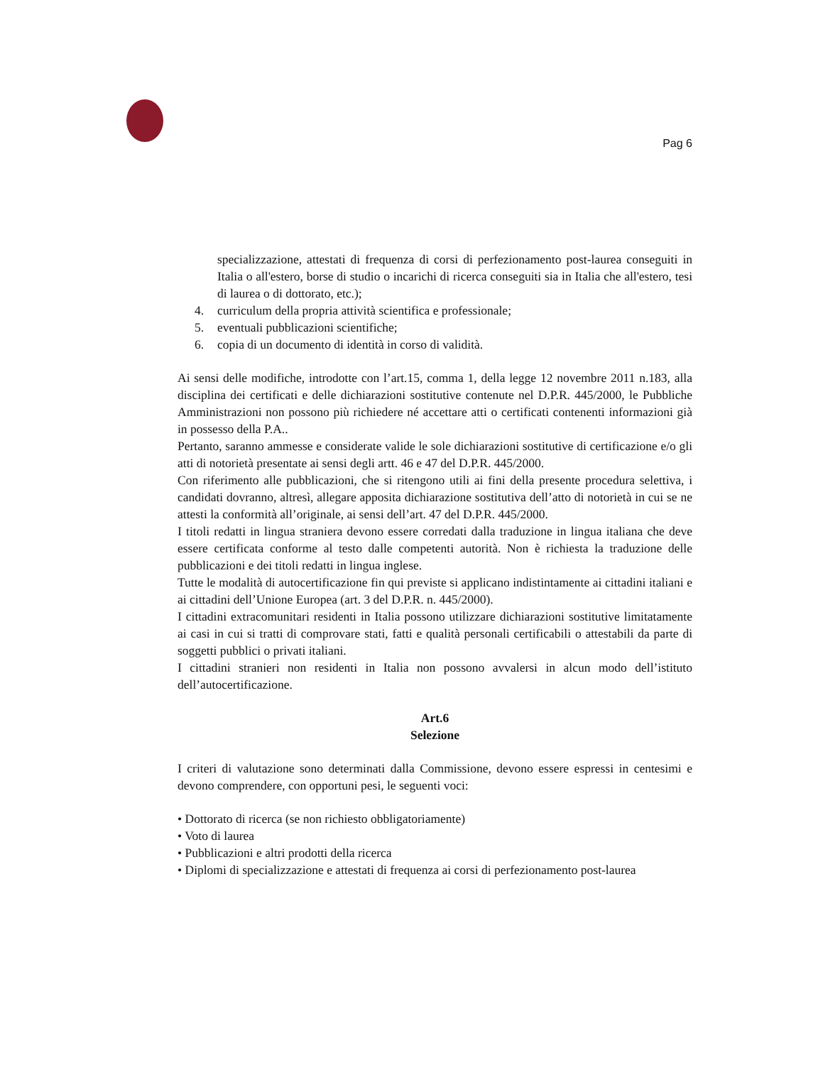Pag 6
specializzazione, attestati di frequenza di corsi di perfezionamento post-laurea conseguiti in Italia o all'estero, borse di studio o incarichi di ricerca conseguiti sia in Italia che all'estero, tesi di laurea o di dottorato, etc.);
4. curriculum della propria attività scientifica e professionale;
5. eventuali pubblicazioni scientifiche;
6. copia di un documento di identità in corso di validità.
Ai sensi delle modifiche, introdotte con l’art.15, comma 1, della legge 12 novembre 2011 n.183, alla disciplina dei certificati e delle dichiarazioni sostitutive contenute nel D.P.R. 445/2000, le Pubbliche Amministrazioni non possono più richiedere né accettare atti o certificati contenenti informazioni già in possesso della P.A..
Pertanto, saranno ammesse e considerate valide le sole dichiarazioni sostitutive di certificazione e/o gli atti di notorietà presentate ai sensi degli artt. 46 e 47 del D.P.R. 445/2000.
Con riferimento alle pubblicazioni, che si ritengono utili ai fini della presente procedura selettiva, i candidati dovranno, altresì, allegare apposita dichiarazione sostitutiva dell’atto di notorietà in cui se ne attesti la conformità all’originale, ai sensi dell’art. 47 del D.P.R. 445/2000.
I titoli redatti in lingua straniera devono essere corredati dalla traduzione in lingua italiana che deve essere certificata conforme al testo dalle competenti autorità. Non è richiesta la traduzione delle pubblicazioni e dei titoli redatti in lingua inglese.
Tutte le modalità di autocertificazione fin qui previste si applicano indistintamente ai cittadini italiani e ai cittadini dell’Unione Europea (art. 3 del D.P.R. n. 445/2000).
I cittadini extracomunitari residenti in Italia possono utilizzare dichiarazioni sostitutive limitatamente ai casi in cui si tratti di comprovare stati, fatti e qualità personali certificabili o attestabili da parte di soggetti pubblici o privati italiani.
I cittadini stranieri non residenti in Italia non possono avvalersi in alcun modo dell’istituto dell’autocertificazione.
Art.6
Selezione
I criteri di valutazione sono determinati dalla Commissione, devono essere espressi in centesimi e devono comprendere, con opportuni pesi, le seguenti voci:
• Dottorato di ricerca (se non richiesto obbligatoriamente)
• Voto di laurea
• Pubblicazioni e altri prodotti della ricerca
• Diplomi di specializzazione e attestati di frequenza ai corsi di perfezionamento post-laurea